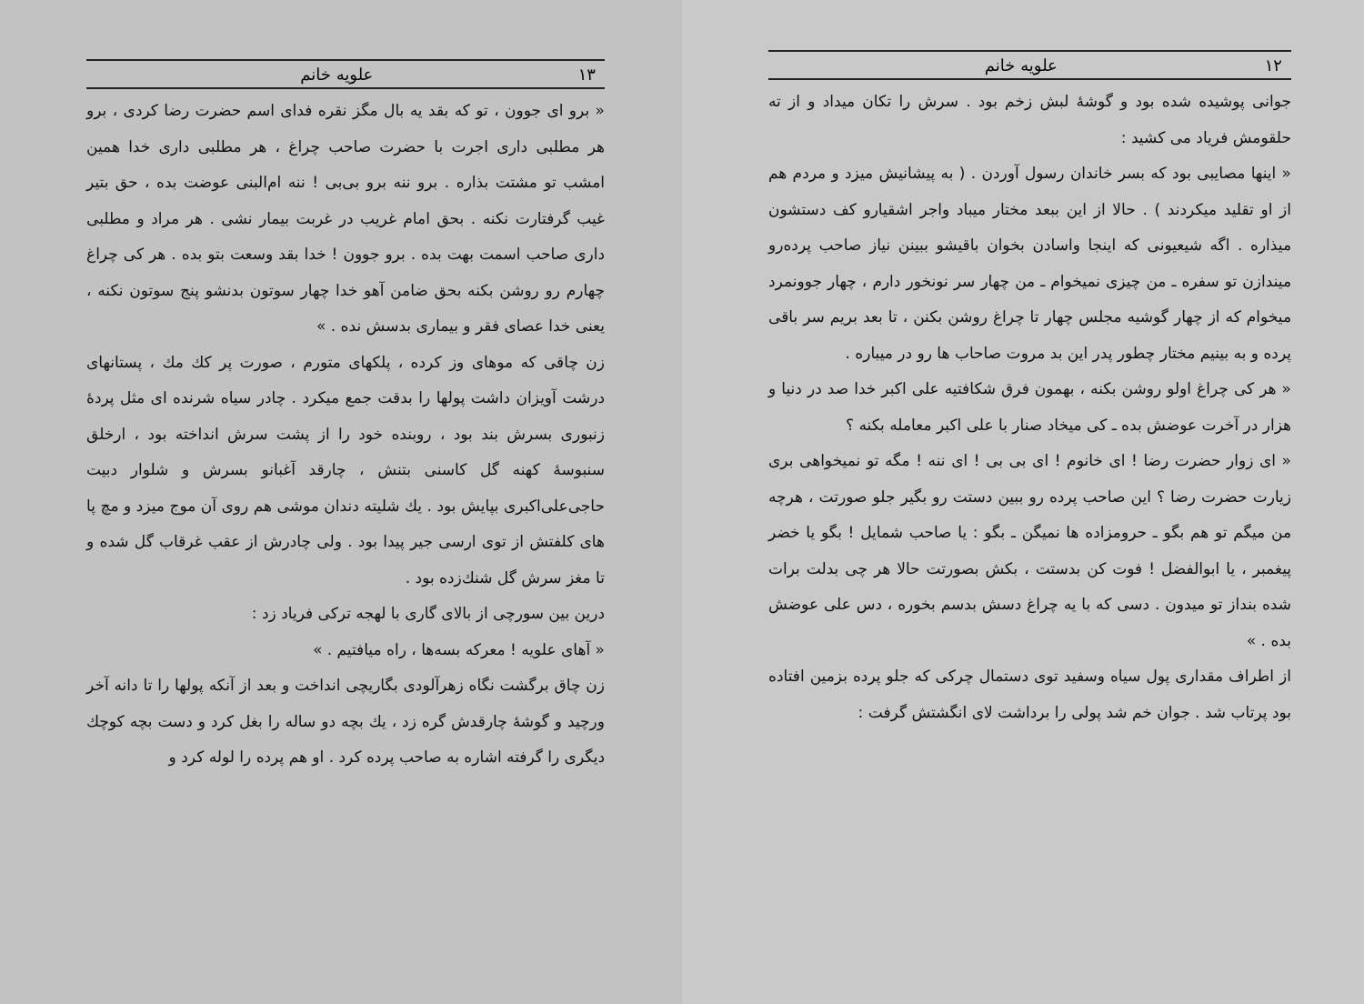۱۲ علویه خانم
جوانی پوشیده شده بود و گوشهٔ لبش زخم بود . سرش را تکان میداد و از ته حلقومش فریاد می کشید :
« اینها مصایبی بود که بسر خاندان رسول آوردن . ( به پیشانیش میزد و مردم هم از او تقلید میکردند ) . حالا از این ببعد مختار میباد واجر اشقیارو کف دستشون میذاره . اگه شیعیونی که اینجا واسادن بخوان باقیشو ببینن نیاز صاحب پرده‌رو میندازن تو سفره ـ من چیزی نمیخوام ـ من چهار سر نونخور دارم ، چهار جوونمرد میخوام که از چهار گوشیه مجلس چهار تا چراغ روشن بکنن ، تا بعد بریم سر باقی پرده و به بینیم مختار چطور پدر این بد مروت صاحاب ها رو در میباره .
« هر کی چراغ اولو روشن بکنه ، بهمون فرق شکافتیه علی اکبر خدا صد در دنیا و هزار در آخرت عوضش بده ـ کی میخاد صنار با علی اکبر معامله بکنه ؟
« ای زوار حضرت رضا ! ای خانوم ! ای بی بی ! ای ننه ! مگه تو نمیخواهی بری زیارت حضرت رضا ؟ این صاحب پرده رو ببین دستت رو بگیر جلو صورتت ، هرچه من میگم تو هم بگو ـ حرومزاده ها نمیگن ـ بگو : یا صاحب شمایل ! بگو یا خضر پیغمبر ، یا ابوالفضل ! فوت کن بدستت ، بکش بصورتت حالا هر چی بدلت برات شده بنداز تو میدون . دسی که با یه چراغ دسش بدسم بخوره ، دس علی عوضش بده . »
از اطراف مقداری پول سیاه وسفید توی دستمال چرکی که جلو پرده بزمین افتاده بود پرتاب شد . جوان خم شد پولی را برداشت لای انگشتش گرفت :
۱۳ علویه خانم
« برو ای جوون ، تو که بقد یه بال مگز نقره فدای اسم حضرت رضا کردی ، برو هر مطلبی داری اجرت با حضرت صاحب چراغ ، هر مطلبی داری خدا همین امشب تو مشتت بذاره . برو ننه برو بی‌بی ! ننه ام‌البنی عوضت بده ، حق بتیر غیب گرفتارت نکنه . بحق امام غریب در غربت بیمار نشی . هر مراد و مطلبی داری صاحب اسمت بهت بده . برو جوون ! خدا بقد وسعت بتو بده . هر کی چراغ چهارم رو روشن بکنه بحق ضامن آهو خدا چهار سوتون بدنشو پنج سوتون نکنه ، یعنی خدا عصای فقر و بیماری بدسش نده . »
زن چاقی که موهای وز کرده ، پلکهای متورم ، صورت پر کك مك ، پستانهای درشت آویزان داشت پولها را بدقت جمع میکرد . چادر سیاه شرنده ای مثل پردهٔ زنبوری بسرش بند بود ، روبنده خود را از پشت سرش انداخته بود ، ارخلق سنبوسهٔ کهنه گل کاسنی بتنش ، چارقد آغبانو بسرش و شلوار دبیت حاجی‌علی‌اکبری بپایش بود . یك شلیته دندان موشی هم روی آن موج میزد و مچ پا های کلفتش از توی ارسی جیر پیدا بود . ولی چادرش از عقب غرقاب گل شده و تا مغز سرش گل شنك‌زده بود .
درین بین سورچی از بالای گاری با لهجه ترکی فریاد زد :
« آهای علویه ! معرکه بسه‌ها ، راه میافتیم . »
زن چاق برگشت نگاه زهرآلودی بگاریچی انداخت و بعد از آنکه پولها را تا دانه آخر ورچید و گوشهٔ چارقدش گره زد ، یك بچه دو ساله را بغل کرد و دست بچه کوچك دیگری را گرفته اشاره به صاحب پرده کرد . او هم پرده را لوله کرد و